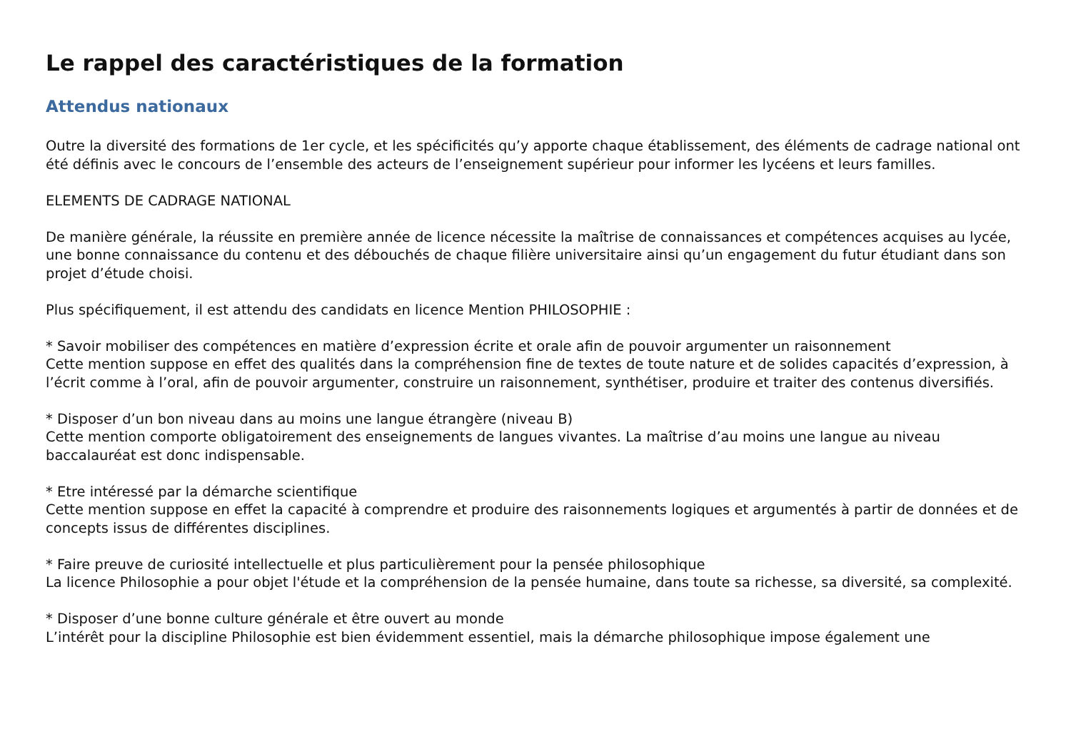Le rappel des caractéristiques de la formation
Attendus nationaux
Outre la diversité des formations de 1er cycle, et les spécificités qu’y apporte chaque établissement, des éléments de cadrage national ont été définis avec le concours de l’ensemble des acteurs de l’enseignement supérieur pour informer les lycéens et leurs familles.
ELEMENTS DE CADRAGE NATIONAL
De manière générale, la réussite en première année de licence nécessite la maîtrise de connaissances et compétences acquises au lycée, une bonne connaissance du contenu et des débouchés de chaque filière universitaire ainsi qu’un engagement du futur étudiant dans son projet d’étude choisi.
Plus spécifiquement, il est attendu des candidats en licence Mention PHILOSOPHIE :
* Savoir mobiliser des compétences en matière d’expression écrite et orale afin de pouvoir argumenter un raisonnement
Cette mention suppose en effet des qualités dans la compréhension fine de textes de toute nature et de solides capacités d’expression, à l’écrit comme à l’oral, afin de pouvoir argumenter, construire un raisonnement, synthétiser, produire et traiter des contenus diversifiés.
* Disposer d’un bon niveau dans au moins une langue étrangère (niveau B)
Cette mention comporte obligatoirement des enseignements de langues vivantes. La maîtrise d’au moins une langue au niveau baccalauréat est donc indispensable.
* Etre intéressé par la démarche scientifique
Cette mention suppose en effet la capacité à comprendre et produire des raisonnements logiques et argumentés à partir de données et de concepts issus de différentes disciplines.
* Faire preuve de curiosité intellectuelle et plus particulièrement pour la pensée philosophique
La licence Philosophie a pour objet l'étude et la compréhension de la pensée humaine, dans toute sa richesse, sa diversité, sa complexité.
* Disposer d’une bonne culture générale et être ouvert au monde
L’intérêt pour la discipline Philosophie est bien évidemment essentiel, mais la démarche philosophique impose également une